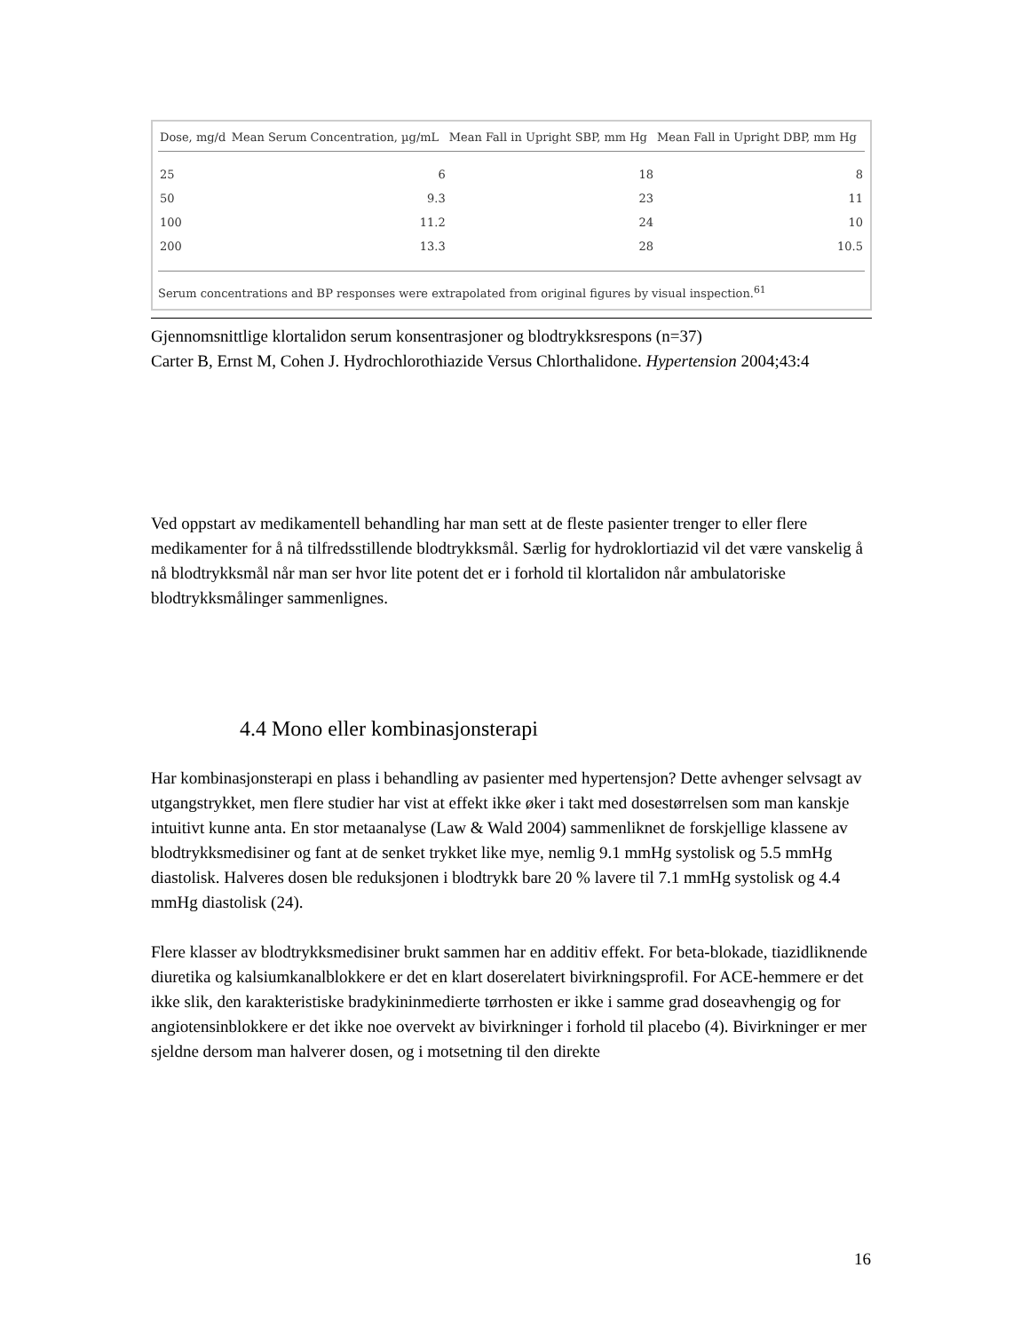| Dose, mg/d | Mean Serum Concentration, µg/mL | Mean Fall in Upright SBP, mm Hg | Mean Fall in Upright DBP, mm Hg |
| --- | --- | --- | --- |
| 25 | 6 | 18 | 8 |
| 50 | 9.3 | 23 | 11 |
| 100 | 11.2 | 24 | 10 |
| 200 | 13.3 | 28 | 10.5 |
Serum concentrations and BP responses were extrapolated from original figures by visual inspection.<sup>61</sup>
Gjennomsnittlige klortalidon serum konsentrasjoner og blodtrykksrespons (n=37)
Carter B, Ernst M, Cohen J. Hydrochlorothiazide Versus Chlorthalidone. Hypertension 2004;43:4
Ved oppstart av medikamentell behandling har man sett at de fleste pasienter trenger to eller flere medikamenter for å nå tilfredsstillende blodtrykksmål. Særlig for hydroklortiazid vil det være vanskelig å nå blodtrykksmål når man ser hvor lite potent det er i forhold til klortalidon når ambulatoriske blodtrykksmålinger sammenlignes.
4.4 Mono eller kombinasjonsterapi
Har kombinasjonsterapi en plass i behandling av pasienter med hypertensjon? Dette avhenger selvsagt av utgangstrykket, men flere studier har vist at effekt ikke øker i takt med dosestørrelsen som man kanskje intuitivt kunne anta. En stor metaanalyse (Law & Wald 2004) sammenliknet de forskjellige klassene av blodtrykksmedisiner og fant at de senket trykket like mye, nemlig 9.1 mmHg systolisk og 5.5 mmHg diastolisk. Halveres dosen ble reduksjonen i blodtrykk bare 20 % lavere til 7.1 mmHg systolisk og 4.4 mmHg diastolisk (24).
Flere klasser av blodtrykksmedisiner brukt sammen har en additiv effekt. For beta-blokade, tiazidliknende diuretika og kalsiumkanalblokkere er det en klart doserelatert bivirkningsprofil. For ACE-hemmere er det ikke slik, den karakteristiske bradykininmedierte tørrhosten er ikke i samme grad doseavhengig og for angiotensinblokkere er det ikke noe overvekt av bivirkninger i forhold til placebo (4). Bivirkninger er mer sjeldne dersom man halverer dosen, og i motsetning til den direkte
16